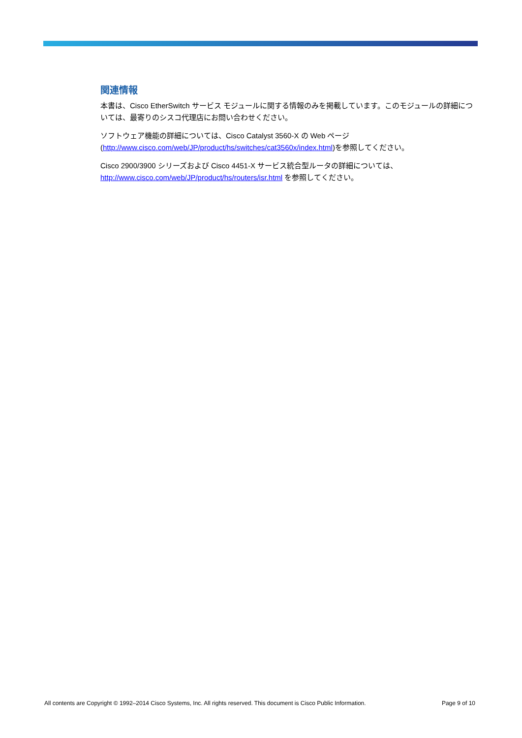関連情報
本書は、Cisco EtherSwitch サービス モジュールに関する情報のみを掲載しています。このモジュールの詳細については、最寄りのシスコ代理店にお問い合わせください。
ソフトウェア機能の詳細については、Cisco Catalyst 3560-X の Web ページ
(http://www.cisco.com/web/JP/product/hs/switches/cat3560x/index.html)を参照してください。
Cisco 2900/3900 シリーズおよび Cisco 4451-X サービス統合型ルータの詳細については、
http://www.cisco.com/web/JP/product/hs/routers/isr.html を参照してください。
All contents are Copyright © 1992–2014 Cisco Systems, Inc. All rights reserved. This document is Cisco Public Information. Page 9 of 10